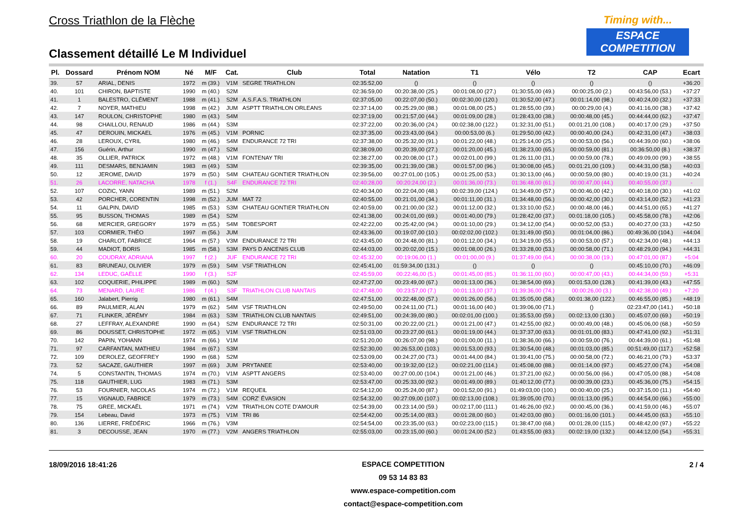Cross Triathlon de la Flèche
Classement détaillé Le M Individuel
Timing with...
ESPACE COMPETITION
| Pl. | Dossard | Prénom NOM | Né | M/F | Cat. | Club | Total | Natation | T1 | Vélo | T2 | CAP | Ecart |
| --- | --- | --- | --- | --- | --- | --- | --- | --- | --- | --- | --- | --- | --- |
| 39. | 57 | ARIAL, DENIS | 1972 | m (39.) | V1M | SEGRE TRIATHLON | 02:35:52,00 | () | () | () | () | () | +36:20 |
| 40. | 101 | CHIRON, BAPTISTE | 1990 | m (40.) | S2M | | 02:36:59,00 | 00:20:38,00 (25.) | 00:01:08,00 (27.) | 01:30:55,00 (49.) | 00:00:25,00 (2.) | 00:43:56,00 (53.) | +37:27 |
| 41. | 1 | BALESTRO, CLÉMENT | 1988 | m (41.) | S2M | A.S.F.A.S. TRIATHLON | 02:37:05,00 | 00:22:07,00 (50.) | 00:02:30,00 (120.) | 01:30:52,00 (47.) | 00:01:14,00 (98.) | 00:40:24,00 (32.) | +37:33 |
| 42. | 7 | NOYER, MATHIEU | 1998 | m (42.) | JUM | ASPTT TRIATHLON ORLEANS | 02:37:14,00 | 00:25:29,00 (88.) | 00:01:08,00 (25.) | 01:28:55,00 (39.) | 00:00:29,00 (4.) | 00:41:16,00 (38.) | +37:42 |
| 43. | 147 | ROULON, CHRISTOPHE | 1980 | m (43.) | S4M | | 02:37:19,00 | 00:21:57,00 (44.) | 00:01:09,00 (28.) | 01:28:43,00 (38.) | 00:00:48,00 (45.) | 00:44:44,00 (62.) | +37:47 |
| 44. | 98 | CHAILLOU, RENAUD | 1986 | m (44.) | S3M | | 02:37:22,00 | 00:20:36,00 (24.) | 00:02:38,00 (122.) | 01:32:31,00 (51.) | 00:01:21,00 (108.) | 00:40:17,00 (29.) | +37:50 |
| 45. | 47 | DEROUIN, MICKAEL | 1976 | m (45.) | V1M | PORNIC | 02:37:35,00 | 00:23:43,00 (64.) | 00:00:53,00 (6.) | 01:29:50,00 (42.) | 00:00:40,00 (24.) | 00:42:31,00 (47.) | +38:03 |
| 46. | 28 | LEROUX, CYRIL | 1980 | m (46.) | S4M | ENDURANCE 72 TRI | 02:37:38,00 | 00:25:32,00 (91.) | 00:01:22,00 (48.) | 01:25:14,00 (25.) | 00:00:53,00 (56.) | 00:44:39,00 (60.) | +38:06 |
| 47. | 156 | Guérin, Arthur | 1990 | m (47.) | S2M | | 02:38:09,00 | 00:20:39,00 (27.) | 00:01:20,00 (45.) | 01:38:23,00 (65.) | 00:00:59,00 (81.) | 00:36:50,00 (8.) | +38:37 |
| 48. | 35 | OLLIER, PATRICK | 1972 | m (48.) | V1M | FONTENAY TRI | 02:38:27,00 | 00:20:08,00 (17.) | 00:02:01,00 (99.) | 01:26:11,00 (31.) | 00:00:59,00 (78.) | 00:49:09,00 (99.) | +38:55 |
| 49. | 111 | DESMARS, BENJAMIN | 1983 | m (49.) | S3M | | 02:39:35,00 | 00:21:39,00 (38.) | 00:01:57,00 (96.) | 01:30:08,00 (45.) | 00:01:21,00 (109.) | 00:44:31,00 (58.) | +40:03 |
| 50. | 12 | JEROME, DAVID | 1979 | m (50.) | S4M | CHATEAU GONTIER TRIATHLON | 02:39:56,00 | 00:27:01,00 (105.) | 00:01:25,00 (53.) | 01:30:13,00 (46.) | 00:00:59,00 (80.) | 00:40:19,00 (31.) | +40:24 |
| 51. | 26 | LACORRE, NATACHA | 1978 | f (1.) | S4F | ENDURANCE 72 TRI | 02:40:28,00 | 00:20:24,00 (2.) | 00:01:36,00 (73.) | 01:36:48,00 (61.) | 00:00:47,00 (44.) | 00:40:55,00 (37.) | - |
| 52. | 107 | COZIC, YANN | 1989 | m (51.) | S2M | | 02:40:34,00 | 00:22:04,00 (48.) | 00:02:39,00 (124.) | 01:34:49,00 (57.) | 00:00:46,00 (42.) | 00:40:18,00 (30.) | +41:02 |
| 53. | 42 | PORCHER, CORENTIN | 1998 | m (52.) | JUM | MAT 72 | 02:40:55,00 | 00:21:01,00 (34.) | 00:01:11,00 (31.) | 01:34:48,00 (56.) | 00:00:42,00 (30.) | 00:43:14,00 (52.) | +41:23 |
| 54. | 11 | GALPIN, DAVID | 1985 | m (53.) | S3M | CHATEAU GONTIER TRIATHLON | 02:40:59,00 | 00:21:00,00 (32.) | 00:01:12,00 (32.) | 01:33:10,00 (52.) | 00:00:48,00 (46.) | 00:44:51,00 (65.) | +41:27 |
| 55. | 95 | BUSSON, THOMAS | 1989 | m (54.) | S2M | | 02:41:38,00 | 00:24:01,00 (69.) | 00:01:40,00 (79.) | 01:28:42,00 (37.) | 00:01:18,00 (105.) | 00:45:58,00 (78.) | +42:06 |
| 56. | 68 | MERCIER, GREGORY | 1979 | m (55.) | S4M | TOBESPORT | 02:42:22,00 | 00:25:42,00 (94.) | 00:01:10,00 (29.) | 01:34:12,00 (54.) | 00:00:52,00 (53.) | 00:40:27,00 (33.) | +42:50 |
| 57. | 103 | CORMIER, THÉO | 1997 | m (56.) | JUM | | 02:43:36,00 | 00:19:07,00 (10.) | 00:02:02,00 (102.) | 01:31:49,00 (50.) | 00:01:04,00 (86.) | 00:49:36,00 (104.) | +44:04 |
| 58. | 19 | CHARLOT, FABRICE | 1964 | m (57.) | V3M | ENDURANCE 72 TRI | 02:43:45,00 | 00:24:48,00 (81.) | 00:01:12,00 (34.) | 01:34:19,00 (55.) | 00:00:53,00 (57.) | 00:42:34,00 (48.) | +44:13 |
| 59. | 44 | MADIOT, BORIS | 1985 | m (58.) | S3M | PAYS D ANCENIS CLUB | 02:44:03,00 | 00:20:02,00 (15.) | 00:01:08,00 (26.) | 01:33:28,00 (53.) | 00:00:58,00 (71.) | 00:48:29,00 (94.) | +44:31 |
| 60. | 20 | COUDRAY, ADRIANA | 1997 | f (2.) | JUF | ENDURANCE 72 TRI | 02:45:32,00 | 00:19:06,00 (1.) | 00:01:00,00 (9.) | 01:37:49,00 (64.) | 00:00:38,00 (19.) | 00:47:01,00 (87.) | +5:04 |
| 61. | 83 | BRUNEAU, OLIVIER | 1979 | m (59.) | S4M | VSF TRIATHLON | 02:45:41,00 | 01:59:34,00 (131.) | () | () | () | 00:45:10,00 (70.) | +46:09 |
| 62. | 134 | LEDUC, GAËLLE | 1990 | f (3.) | S2F | | 02:45:59,00 | 00:22:46,00 (5.) | 00:01:45,00 (85.) | 01:36:11,00 (60.) | 00:00:47,00 (43.) | 00:44:34,00 (59.) | +5:31 |
| 63. | 102 | COQUERIE, PHILIPPE | 1989 | m (60.) | S2M | | 02:47:27,00 | 00:23:49,00 (67.) | 00:01:13,00 (36.) | 01:38:54,00 (69.) | 00:01:53,00 (128.) | 00:41:39,00 (43.) | +47:55 |
| 64. | 73 | MENARD, LAURE | 1986 | f (4.) | S3F | TRIATHLON CLUB NANTAIS | 02:47:48,00 | 00:23:57,00 (7.) | 00:01:13,00 (37.) | 01:39:36,00 (74.) | 00:00:26,00 (3.) | 00:42:38,00 (49.) | +7:20 |
| 65. | 160 | Jalabert, Pierrig | 1980 | m (61.) | S4M | | 02:47:51,00 | 00:22:48,00 (57.) | 00:01:26,00 (56.) | 01:35:05,00 (58.) | 00:01:38,00 (122.) | 00:46:55,00 (85.) | +48:19 |
| 66. | 89 | PAULMIER, ALAN | 1979 | m (62.) | S4M | VSF TRIATHLON | 02:49:50,00 | 00:24:11,00 (71.) | 00:01:16,00 (40.) | 01:39:06,00 (71.) | () | 02:23:47,00 (141.) | +50:18 |
| 67. | 71 | FLINKER, JÉRÉMY | 1984 | m (63.) | S3M | TRIATHLON CLUB NANTAIS | 02:49:51,00 | 00:24:39,00 (80.) | 00:02:01,00 (100.) | 01:35:53,00 (59.) | 00:02:13,00 (130.) | 00:45:07,00 (69.) | +50:19 |
| 68. | 27 | LEFFRAY, ALEXANDRE | 1990 | m (64.) | S2M | ENDURANCE 72 TRI | 02:50:31,00 | 00:20:22,00 (21.) | 00:01:21,00 (47.) | 01:42:55,00 (82.) | 00:00:49,00 (48.) | 00:45:06,00 (68.) | +50:59 |
| 69. | 86 | DOUSSET, CHRISTOPHE | 1972 | m (65.) | V1M | VSF TRIATHLON | 02:51:03,00 | 00:23:27,00 (61.) | 00:01:19,00 (44.) | 01:37:37,00 (63.) | 00:01:01,00 (83.) | 00:47:41,00 (92.) | +51:31 |
| 70. | 142 | PAPIN, YOHANN | 1974 | m (66.) | V1M | | 02:51:20,00 | 00:26:07,00 (98.) | 00:01:00,00 (11.) | 01:38:36,00 (66.) | 00:00:59,00 (76.) | 00:44:39,00 (61.) | +51:48 |
| 71. | 97 | CARFANTAN, MATHIEU | 1984 | m (67.) | S3M | | 02:52:30,00 | 00:26:53,00 (103.) | 00:01:53,00 (93.) | 01:30:54,00 (48.) | 00:01:03,00 (85.) | 00:51:49,00 (117.) | +52:58 |
| 72. | 109 | DEROLEZ, GEOFFREY | 1990 | m (68.) | S2M | | 02:53:09,00 | 00:24:27,00 (73.) | 00:01:44,00 (84.) | 01:39:41,00 (75.) | 00:00:58,00 (72.) | 00:46:21,00 (79.) | +53:37 |
| 73. | 52 | SACAZE, GAUTHIER | 1997 | m (69.) | JUM | PRYTANEE | 02:53:40,00 | 00:19:32,00 (12.) | 00:02:21,00 (114.) | 01:45:08,00 (88.) | 00:01:14,00 (97.) | 00:45:27,00 (74.) | +54:08 |
| 74. | 5 | CONSTANTIN, THOMAS | 1974 | m (70.) | V1M | ASPTT ANGERS | 02:53:40,00 | 00:27:00,00 (104.) | 00:01:21,00 (46.) | 01:37:21,00 (62.) | 00:00:56,00 (66.) | 00:47:05,00 (88.) | +54:08 |
| 75. | 118 | GAUTHIER, LUG | 1983 | m (71.) | S3M | | 02:53:47,00 | 00:25:33,00 (92.) | 00:01:49,00 (89.) | 01:40:12,00 (77.) | 00:00:39,00 (23.) | 00:45:36,00 (75.) | +54:15 |
| 76. | 53 | FOURNIER, NICOLAS | 1974 | m (72.) | V1M | REQUEIL | 02:54:12,00 | 00:25:24,00 (87.) | 00:01:52,00 (91.) | 01:49:03,00 (100.) | 00:00:40,00 (25.) | 00:37:15,00 (11.) | +54:40 |
| 77. | 15 | VIGNAUD, FABRICE | 1979 | m (73.) | S4M | CORZ' ÉVASION | 02:54:32,00 | 00:27:09,00 (107.) | 00:02:13,00 (108.) | 01:39:05,00 (70.) | 00:01:13,00 (95.) | 00:44:54,00 (66.) | +55:00 |
| 78. | 75 | GREE, MICKAËL | 1971 | m (74.) | V2M | TRIATHLON COTE D'AMOUR | 02:54:39,00 | 00:23:14,00 (59.) | 00:02:17,00 (111.) | 01:46:26,00 (92.) | 00:00:45,00 (36.) | 00:41:59,00 (46.) | +55:07 |
| 79. | 154 | Lebeau, David | 1973 | m (75.) | V1M | TRI 86 | 02:54:42,00 | 00:25:14,00 (83.) | 00:01:28,00 (60.) | 01:42:03,00 (80.) | 00:01:16,00 (101.) | 00:44:45,00 (63.) | +55:10 |
| 80. | 136 | LIERRE, FRÉDÉRIC | 1966 | m (76.) | V3M | | 02:54:54,00 | 00:23:35,00 (63.) | 00:02:23,00 (115.) | 01:38:47,00 (68.) | 00:01:28,00 (115.) | 00:48:42,00 (97.) | +55:22 |
| 81. | 3 | DECOUSSE, JEAN | 1970 | m (77.) | V2M | ANGERS TRIATHLON | 02:55:03,00 | 00:23:15,00 (60.) | 00:01:24,00 (52.) | 01:43:55,00 (83.) | 00:02:19,00 (132.) | 00:44:12,00 (54.) | +55:31 |
18/09/2016 18:41:26
ESPACE COMPETITION
09 53 14 83 83
www.espace-competition.com
contact@espace-competition.com
2 / 4